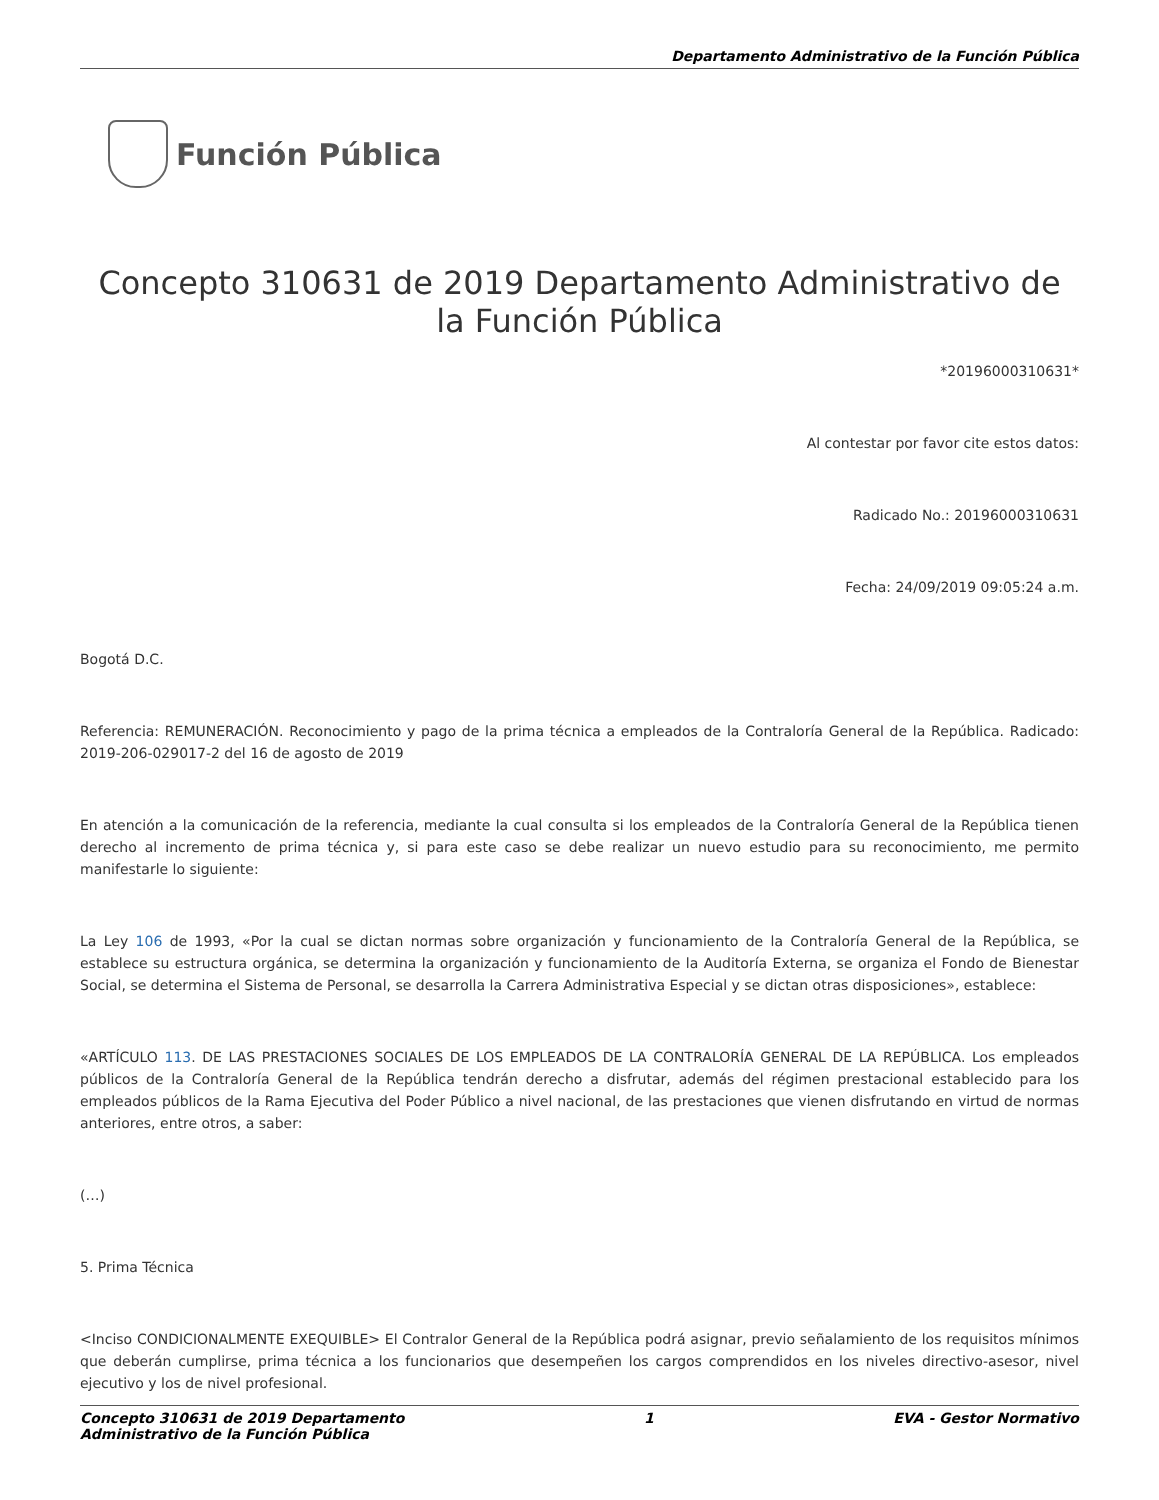Departamento Administrativo de la Función Pública
Función Pública
Concepto 310631 de 2019 Departamento Administrativo de la Función Pública
*20196000310631*
Al contestar por favor cite estos datos:
Radicado No.: 20196000310631
Fecha: 24/09/2019 09:05:24 a.m.
Bogotá D.C.
Referencia: REMUNERACIÓN. Reconocimiento y pago de la prima técnica a empleados de la Contraloría General de la República. Radicado: 2019-206-029017-2 del 16 de agosto de 2019
En atención a la comunicación de la referencia, mediante la cual consulta si los empleados de la Contraloría General de la República tienen derecho al incremento de prima técnica y, si para este caso se debe realizar un nuevo estudio para su reconocimiento, me permito manifestarle lo siguiente:
La Ley 106 de 1993, «Por la cual se dictan normas sobre organización y funcionamiento de la Contraloría General de la República, se establece su estructura orgánica, se determina la organización y funcionamiento de la Auditoría Externa, se organiza el Fondo de Bienestar Social, se determina el Sistema de Personal, se desarrolla la Carrera Administrativa Especial y se dictan otras disposiciones», establece:
«ARTÍCULO 113. DE LAS PRESTACIONES SOCIALES DE LOS EMPLEADOS DE LA CONTRALORÍA GENERAL DE LA REPÚBLICA. Los empleados públicos de la Contraloría General de la República tendrán derecho a disfrutar, además del régimen prestacional establecido para los empleados públicos de la Rama Ejecutiva del Poder Público a nivel nacional, de las prestaciones que vienen disfrutando en virtud de normas anteriores, entre otros, a saber:
(…)
5. Prima Técnica
<Inciso CONDICIONALMENTE EXEQUIBLE> El Contralor General de la República podrá asignar, previo señalamiento de los requisitos mínimos que deberán cumplirse, prima técnica a los funcionarios que desempeñen los cargos comprendidos en los niveles directivo-asesor, nivel ejecutivo y los de nivel profesional.
Concepto 310631 de 2019 Departamento
Administrativo de la Función Pública
1 EVA - Gestor Normativo